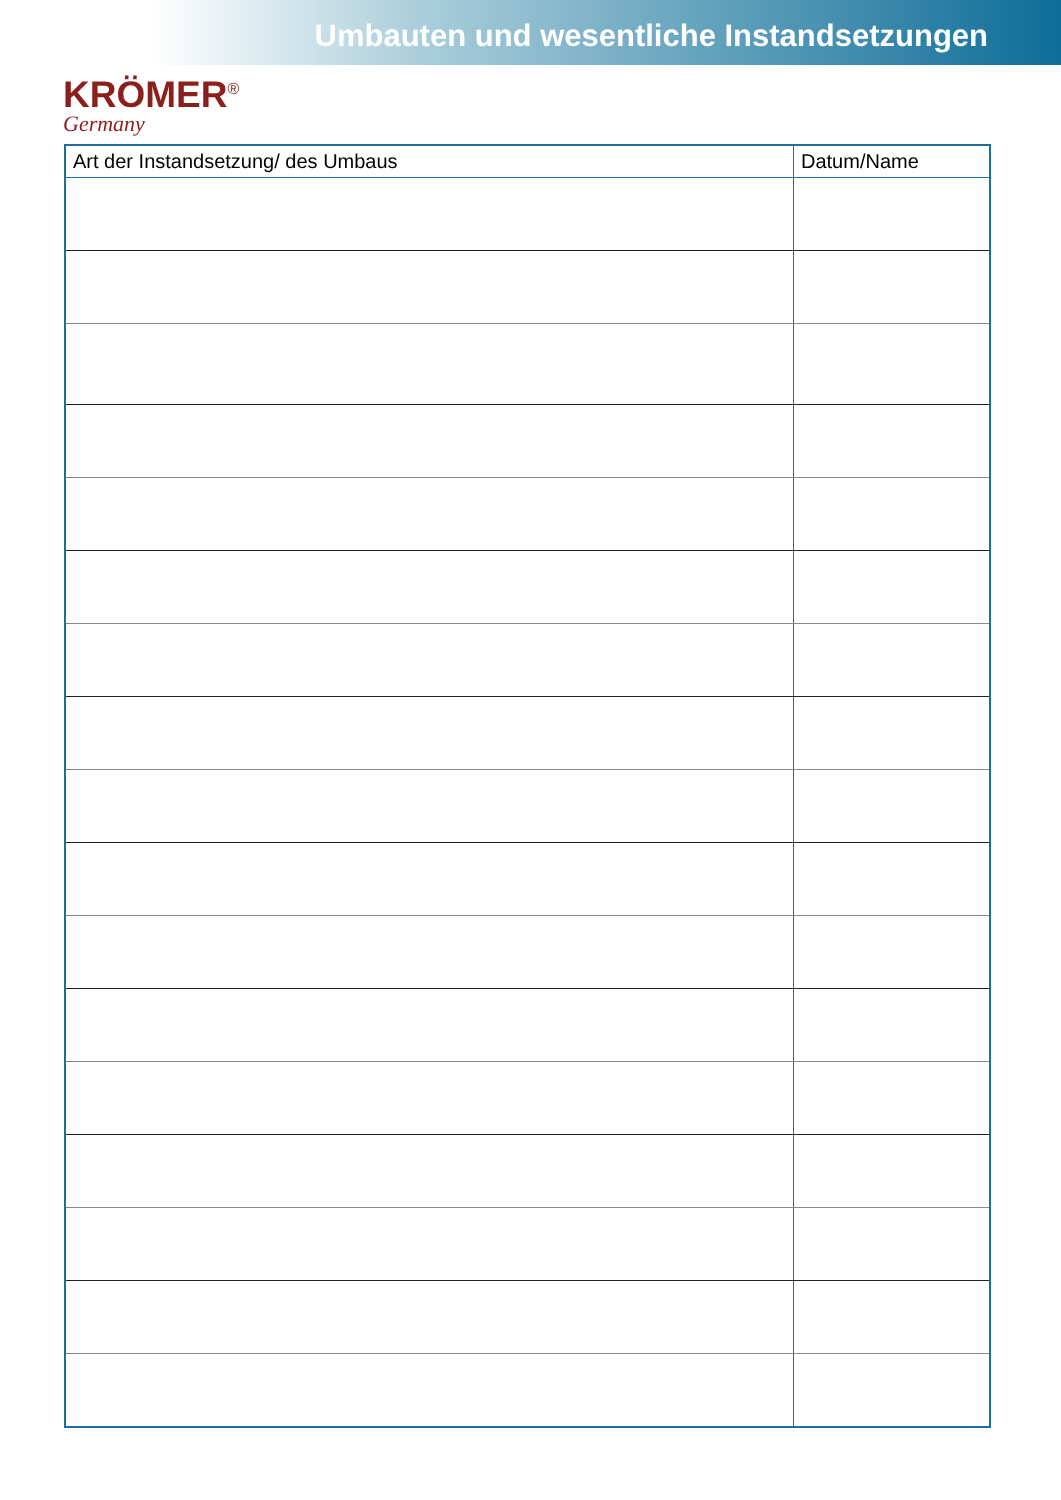Umbauten und wesentliche Instandsetzungen
KRÖMER<sup>®</sup>
Germany
| Art der Instandsetzung/ des Umbaus | Datum/Name |
| --- | --- |